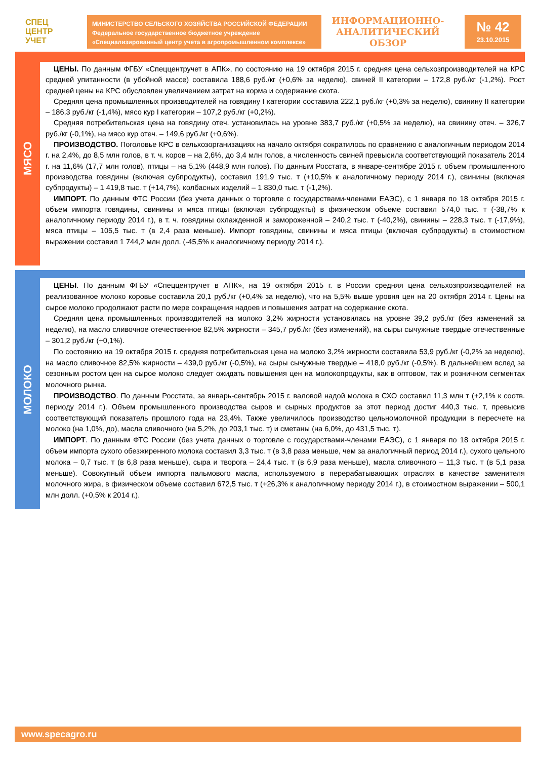СПЕЦ
ЦЕНТР
УЧЕТ
МИНИСТЕРСТВО СЕЛЬСКОГО ХОЗЯЙСТВА РОССИЙСКОЙ ФЕДЕРАЦИИ
Федеральное государственное бюджетное учреждение
«Специализированный центр учета в агропромышленном комплексе»
ИНФОРМАЦИОННО-
АНАЛИТИЧЕСКИЙ
ОБЗОР
№ 42
23.10.2015
МЯСО
ЦЕНЫ. По данным ФГБУ «Спеццентручет в АПК», по состоянию на 19 октября 2015 г. средняя цена сельхозпроизводителей на КРС средней упитанности (в убойной массе) составила 188,6 руб./кг (+0,6% за неделю), свиней II категории – 172,8 руб./кг (-1,2%). Рост средней цены на КРС обусловлен увеличением затрат на корма и содержание скота.
Средняя цена промышленных производителей на говядину I категории составила 222,1 руб./кг (+0,3% за неделю), свинину II категории – 186,3 руб./кг (-1,4%), мясо кур I категории – 107,2 руб./кг (+0,2%).
Средняя потребительская цена на говядину отеч. установилась на уровне 383,7 руб./кг (+0,5% за неделю), на свинину отеч. – 326,7 руб./кг (-0,1%), на мясо кур отеч. – 149,6 руб./кг (+0,6%).
ПРОИЗВОДСТВО. Поголовье КРС в сельхозорганизациях на начало октября сократилось по сравнению с аналогичным периодом 2014 г. на 2,4%, до 8,5 млн голов, в т. ч. коров – на 2,6%, до 3,4 млн голов, а численность свиней превысила соответствующий показатель 2014 г. на 11,6% (17,7 млн голов), птицы – на 5,1% (448,9 млн голов). По данным Росстата, в январе-сентябре 2015 г. объем промышленного производства говядины (включая субпродукты), составил 191,9 тыс. т (+10,5% к аналогичному периоду 2014 г.), свинины (включая субпродукты) – 1 419,8 тыс. т (+14,7%), колбасных изделий – 1 830,0 тыс. т (-1,2%).
ИМПОРТ. По данным ФТС России (без учета данных о торговле с государствами-членами ЕАЭС), с 1 января по 18 октября 2015 г. объем импорта говядины, свинины и мяса птицы (включая субпродукты) в физическом объеме составил 574,0 тыс. т (-38,7% к аналогичному периоду 2014 г.), в т. ч. говядины охлажденной и замороженной – 240,2 тыс. т (-40,2%), свинины – 228,3 тыс. т (-17,9%), мяса птицы – 105,5 тыс. т (в 2,4 раза меньше). Импорт говядины, свинины и мяса птицы (включая субпродукты) в стоимостном выражении составил 1 744,2 млн долл. (-45,5% к аналогичному периоду 2014 г.).
МОЛОКО
ЦЕНЫ. По данным ФГБУ «Спеццентручет в АПК», на 19 октября 2015 г. в России средняя цена сельхозпроизводителей на реализованное молоко коровье составила 20,1 руб./кг (+0,4% за неделю), что на 5,5% выше уровня цен на 20 октября 2014 г. Цены на сырое молоко продолжают расти по мере сокращения надоев и повышения затрат на содержание скота.
Средняя цена промышленных производителей на молоко 3,2% жирности установилась на уровне 39,2 руб./кг (без изменений за неделю), на масло сливочное отечественное 82,5% жирности – 345,7 руб./кг (без изменений), на сыры сычужные твердые отечественные – 301,2 руб./кг (+0,1%).
По состоянию на 19 октября 2015 г. средняя потребительская цена на молоко 3,2% жирности составила 53,9 руб./кг (-0,2% за неделю), на масло сливочное 82,5% жирности – 439,0 руб./кг (-0,5%), на сыры сычужные твердые – 418,0 руб./кг (-0,5%). В дальнейшем вслед за сезонным ростом цен на сырое молоко следует ожидать повышения цен на молокопродукты, как в оптовом, так и розничном сегментах молочного рынка.
ПРОИЗВОДСТВО. По данным Росстата, за январь-сентябрь 2015 г. валовой надой молока в СХО составил 11,3 млн т (+2,1% к соотв. периоду 2014 г.). Объем промышленного производства сыров и сырных продуктов за этот период достиг 440,3 тыс. т, превысив соответствующий показатель прошлого года на 23,4%. Также увеличилось производство цельномолочной продукции в пересчете на молоко (на 1,0%, до), масла сливочного (на 5,2%, до 203,1 тыс. т) и сметаны (на 6,0%, до 431,5 тыс. т).
ИМПОРТ. По данным ФТС России (без учета данных о торговле с государствами-членами ЕАЭС), с 1 января по 18 октября 2015 г. объем импорта сухого обезжиренного молока составил 3,3 тыс. т (в 3,8 раза меньше, чем за аналогичный период 2014 г.), сухого цельного молока – 0,7 тыс. т (в 6,8 раза меньше), сыра и творога – 24,4 тыс. т (в 6,9 раза меньше), масла сливочного – 11,3 тыс. т (в 5,1 раза меньше). Совокупный объем импорта пальмового масла, используемого в перерабатывающих отраслях в качестве заменителя молочного жира, в физическом объеме составил 672,5 тыс. т (+26,3% к аналогичному периоду 2014 г.), в стоимостном выражении – 500,1 млн долл. (+0,5% к 2014 г.).
www.specagro.ru